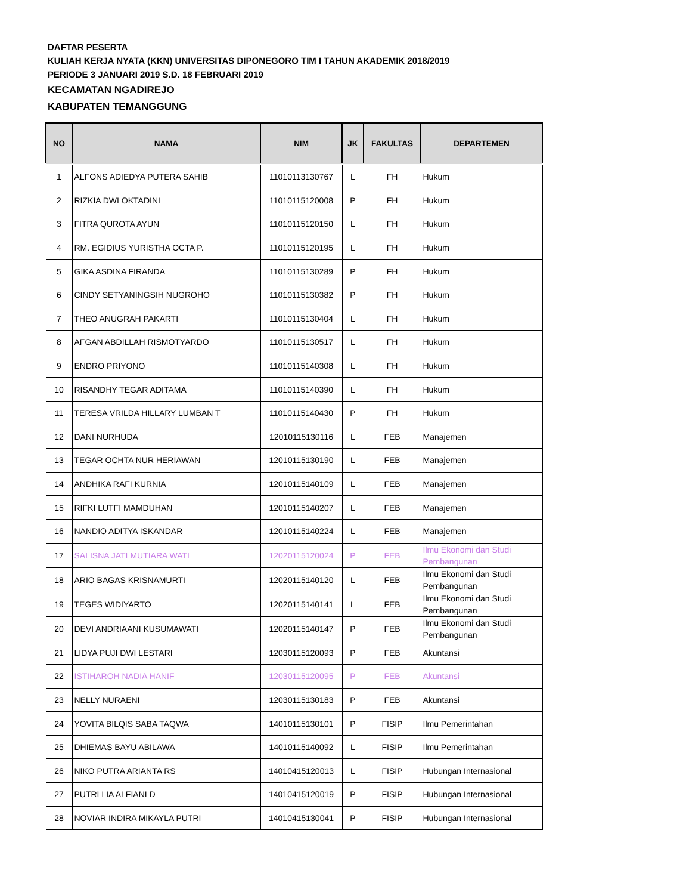DAFTAR PESERTA
KULIAH KERJA NYATA (KKN) UNIVERSITAS DIPONEGORO TIM I TAHUN AKADEMIK 2018/2019
PERIODE 3 JANUARI 2019 S.D. 18 FEBRUARI 2019
KECAMATAN NGADIREJO
KABUPATEN TEMANGGUNG
| NO | NAMA | NIM | JK | FAKULTAS | DEPARTEMEN |
| --- | --- | --- | --- | --- | --- |
| 1 | ALFONS ADIEDYA PUTERA SAHIB | 11010113130767 | L | FH | Hukum |
| 2 | RIZKIA DWI OKTADINI | 11010115120008 | P | FH | Hukum |
| 3 | FITRA QUROTA AYUN | 11010115120150 | L | FH | Hukum |
| 4 | RM. EGIDIUS YURISTHA OCTA P. | 11010115120195 | L | FH | Hukum |
| 5 | GIKA ASDINA FIRANDA | 11010115130289 | P | FH | Hukum |
| 6 | CINDY SETYANINGSIH NUGROHO | 11010115130382 | P | FH | Hukum |
| 7 | THEO ANUGRAH PAKARTI | 11010115130404 | L | FH | Hukum |
| 8 | AFGAN ABDILLAH RISMOTYARDO | 11010115130517 | L | FH | Hukum |
| 9 | ENDRO PRIYONO | 11010115140308 | L | FH | Hukum |
| 10 | RISANDHY TEGAR ADITAMA | 11010115140390 | L | FH | Hukum |
| 11 | TERESA VRILDA HILLARY LUMBAN T | 11010115140430 | P | FH | Hukum |
| 12 | DANI NURHUDA | 12010115130116 | L | FEB | Manajemen |
| 13 | TEGAR OCHTA NUR HERIAWAN | 12010115130190 | L | FEB | Manajemen |
| 14 | ANDHIKA RAFI KURNIA | 12010115140109 | L | FEB | Manajemen |
| 15 | RIFKI LUTFI MAMDUHAN | 12010115140207 | L | FEB | Manajemen |
| 16 | NANDIO ADITYA ISKANDAR | 12010115140224 | L | FEB | Manajemen |
| 17 | SALISNA JATI MUTIARA WATI | 12020115120024 | P | FEB | Ilmu Ekonomi dan Studi Pembangunan |
| 18 | ARIO BAGAS KRISNAMURTI | 12020115140120 | L | FEB | Ilmu Ekonomi dan Studi Pembangunan |
| 19 | TEGES WIDIYARTO | 12020115140141 | L | FEB | Ilmu Ekonomi dan Studi Pembangunan |
| 20 | DEVI ANDRIAANI KUSUMAWATI | 12020115140147 | P | FEB | Ilmu Ekonomi dan Studi Pembangunan |
| 21 | LIDYA PUJI DWI LESTARI | 12030115120093 | P | FEB | Akuntansi |
| 22 | ISTIHAROH NADIA HANIF | 12030115120095 | P | FEB | Akuntansi |
| 23 | NELLY NURAENI | 12030115130183 | P | FEB | Akuntansi |
| 24 | YOVITA BILQIS SABA TAQWA | 14010115130101 | P | FISIP | Ilmu Pemerintahan |
| 25 | DHIEMAS BAYU ABILAWA | 14010115140092 | L | FISIP | Ilmu Pemerintahan |
| 26 | NIKO PUTRA ARIANTA RS | 14010415120013 | L | FISIP | Hubungan Internasional |
| 27 | PUTRI LIA ALFIANI D | 14010415120019 | P | FISIP | Hubungan Internasional |
| 28 | NOVIAR INDIRA MIKAYLA PUTRI | 14010415130041 | P | FISIP | Hubungan Internasional |